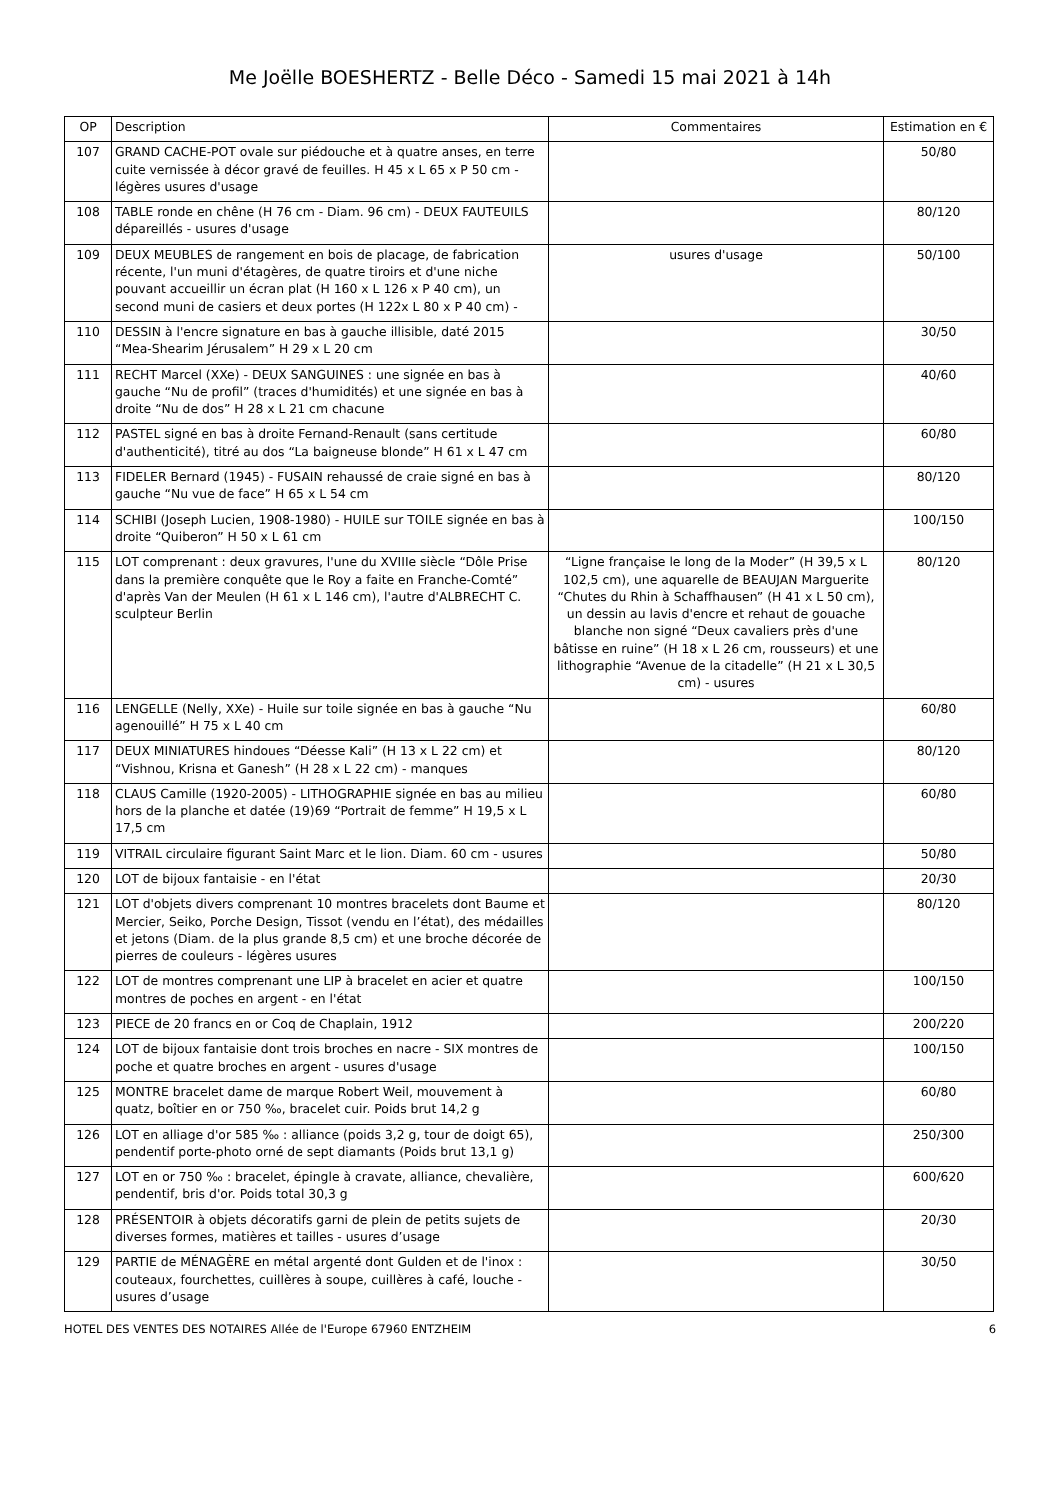Me Joëlle BOESHERTZ - Belle Déco - Samedi 15 mai 2021 à 14h
| OP | Description | Commentaires | Estimation en € |
| --- | --- | --- | --- |
| 107 | GRAND CACHE-POT ovale sur piédouche et à quatre anses, en terre cuite vernissée à décor gravé de feuilles. H 45 x L 65 x P 50 cm - légères usures d'usage | | 50/80 |
| 108 | TABLE ronde en chêne (H 76 cm - Diam. 96 cm) - DEUX FAUTEUILS dépareillés - usures d'usage | | 80/120 |
| 109 | DEUX MEUBLES de rangement en bois de placage, de fabrication récente, l'un muni d'étagères, de quatre tiroirs et d'une niche pouvant accueillir un écran plat (H 160 x L 126 x P 40 cm), un second muni de casiers et deux portes (H 122x L 80 x P 40 cm) - | usures d'usage | 50/100 |
| 110 | DESSIN à l'encre signature en bas à gauche illisible, daté 2015 “Mea-Shearim Jérusalem” H 29 x L 20 cm | | 30/50 |
| 111 | RECHT Marcel (XXe) - DEUX SANGUINES : une signée en bas à gauche “Nu de profil” (traces d'humidités) et une signée en bas à droite “Nu de dos” H 28 x L 21 cm chacune | | 40/60 |
| 112 | PASTEL signé en bas à droite Fernand-Renault (sans certitude d'authenticité), titré au dos “La baigneuse blonde” H 61 x L 47 cm | | 60/80 |
| 113 | FIDELER Bernard (1945) - FUSAIN rehaussé de craie signé en bas à gauche “Nu vue de face” H 65 x L 54 cm | | 80/120 |
| 114 | SCHIBI (Joseph Lucien, 1908-1980) - HUILE sur TOILE signée en bas à droite “Quiberon” H 50 x L 61 cm | | 100/150 |
| 115 | LOT comprenant : deux gravures, l'une du XVIIIe siècle “Dôle Prise dans la première conquête que le Roy a faite en Franche-Comté” d'après Van der Meulen (H 61 x L 146 cm), l'autre d'ALBRECHT C. sculpteur Berlin | “Ligne française le long de la Moder” (H 39,5 x L 102,5 cm), une aquarelle de BEAUJAN Marguerite “Chutes du Rhin à Schaffhausen” (H 41 x L 50 cm), un dessin au lavis d'encre et rehaut de gouache blanche non signé “Deux cavaliers près d'une bâtisse en ruine” (H 18 x L 26 cm, rousseurs) et une lithographie “Avenue de la citadelle” (H 21 x L 30,5 cm) - usures | 80/120 |
| 116 | LENGELLE (Nelly, XXe) - Huile sur toile signée en bas à gauche “Nu agenouillé” H 75 x L 40 cm | | 60/80 |
| 117 | DEUX MINIATURES hindoues “Déesse Kali” (H 13 x L 22 cm) et “Vishnou, Krisna et Ganesh” (H 28 x L 22 cm) - manques | | 80/120 |
| 118 | CLAUS Camille (1920-2005) - LITHOGRAPHIE signée en bas au milieu hors de la planche et datée (19)69 “Portrait de femme” H 19,5 x L 17,5 cm | | 60/80 |
| 119 | VITRAIL circulaire figurant Saint Marc et le lion. Diam. 60 cm - usures | | 50/80 |
| 120 | LOT de bijoux fantaisie - en l'état | | 20/30 |
| 121 | LOT d'objets divers comprenant 10 montres bracelets dont Baume et Mercier, Seiko, Porche Design, Tissot (vendu en l’état), des médailles et jetons (Diam. de la plus grande 8,5 cm) et une broche décorée de pierres de couleurs - légères usures | | 80/120 |
| 122 | LOT de montres comprenant une LIP à bracelet en acier et quatre montres de poches en argent - en l'état | | 100/150 |
| 123 | PIECE de 20 francs en or Coq de Chaplain, 1912 | | 200/220 |
| 124 | LOT de bijoux fantaisie dont trois broches en nacre - SIX montres de poche et quatre broches en argent - usures d'usage | | 100/150 |
| 125 | MONTRE bracelet dame de marque Robert Weil, mouvement à quatz, boîtier en or 750 ‰, bracelet cuir. Poids brut 14,2 g | | 60/80 |
| 126 | LOT en alliage d'or 585 ‰ : alliance (poids 3,2 g, tour de doigt 65), pendentif porte-photo orné de sept diamants (Poids brut 13,1 g) | | 250/300 |
| 127 | LOT en or 750 ‰ : bracelet, épingle à cravate, alliance, chevalière, pendentif, bris d'or. Poids total 30,3 g | | 600/620 |
| 128 | PRÉSENTOIR à objets décoratifs garni de plein de petits sujets de diverses formes, matières et tailles - usures d’usage | | 20/30 |
| 129 | PARTIE de MÉNAGÈRE en métal argenté dont Gulden et de l'inox : couteaux, fourchettes, cuillères à soupe, cuillères à café, louche - usures d’usage | | 30/50 |
HOTEL DES VENTES DES NOTAIRES Allée de l'Europe 67960 ENTZHEIM 6